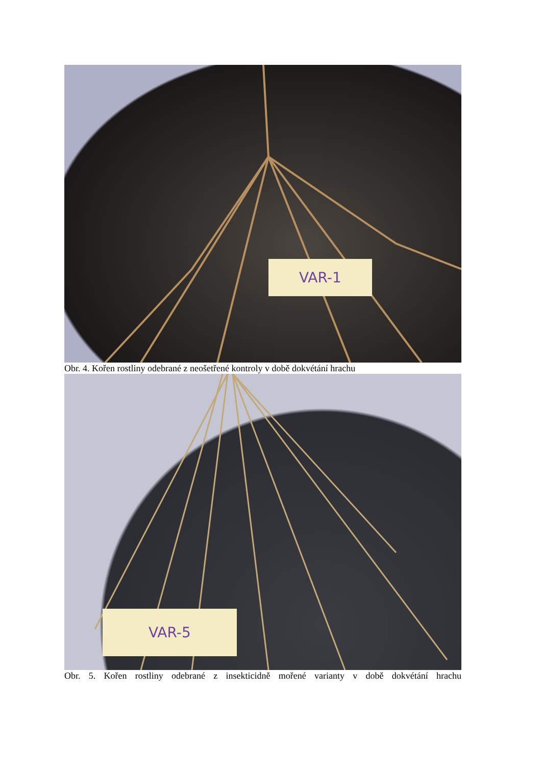VAR-1
Obr. 4. Kořen rostliny odebrané z neošetřené kontroly v době dokvétání hrachu
VAR-5
Obr. 5. Kořen rostliny odebrané z insekticidně mořené varianty v době dokvétání hrachu